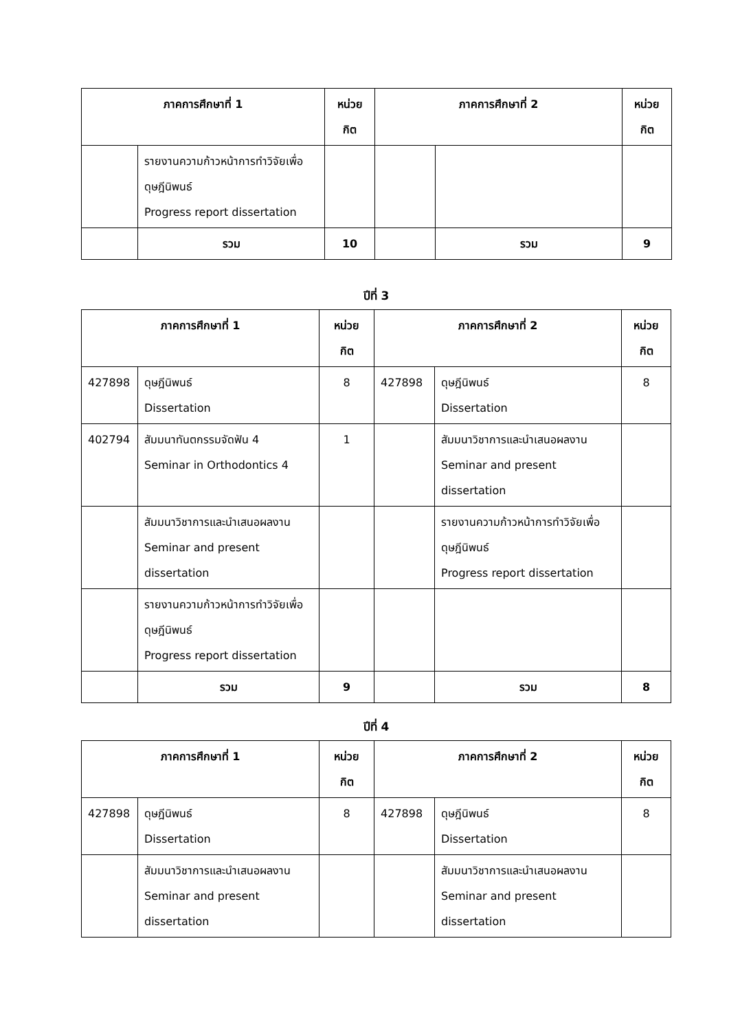| ภาคการศึกษาที่ 1 | | หน่วย กิต | ภาคการศึกษาที่ 2 | | หน่วย กิต |
| --- | --- | --- | --- | --- | --- |
| | รายงานความก้าวหน้าการทำวิจัยเพื่อดุษฎีนิพนธ์ Progress report dissertation | | | | |
| | รวม | 10 | | รวม | 9 |
ปีที่ 3
| ภาคการศึกษาที่ 1 | | หน่วย กิต | ภาคการศึกษาที่ 2 | | หน่วย กิต |
| --- | --- | --- | --- | --- | --- |
| 427898 | ดุษฎีนิพนธ์ Dissertation | 8 | 427898 | ดุษฎีนิพนธ์ Dissertation | 8 |
| 402794 | สัมมนาทันตกรรมจัดฟัน 4 Seminar in Orthodontics 4 | 1 | | สัมมนาวิชาการและนำเสนอผลงาน Seminar and present dissertation | |
| | สัมมนาวิชาการและนำเสนอผลงาน Seminar and present dissertation | | | รายงานความก้าวหน้าการทำวิจัยเพื่อดุษฎีนิพนธ์ Progress report dissertation | |
| | รายงานความก้าวหน้าการทำวิจัยเพื่อดุษฎีนิพนธ์ Progress report dissertation | | | | |
| | รวม | 9 | | รวม | 8 |
ปีที่ 4
| ภาคการศึกษาที่ 1 | | หน่วย กิต | ภาคการศึกษาที่ 2 | | หน่วย กิต |
| --- | --- | --- | --- | --- | --- |
| 427898 | ดุษฎีนิพนธ์ Dissertation | 8 | 427898 | ดุษฎีนิพนธ์ Dissertation | 8 |
| | สัมมนาวิชาการและนำเสนอผลงาน Seminar and present dissertation | | | สัมมนาวิชาการและนำเสนอผลงาน Seminar and present dissertation | |